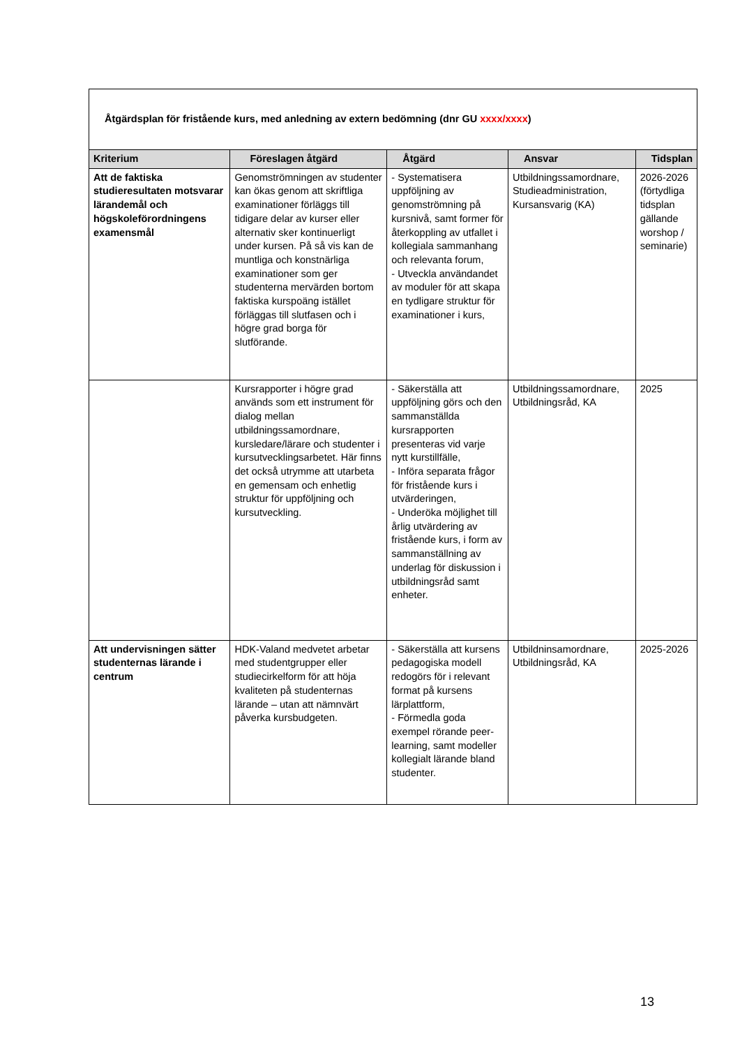| Åtgärdsplan för fristående kurs, med anledning av extern bedömning (dnr GU xxxx/xxxx ) | | | | |
| Kriterium | Föreslagen åtgärd | Åtgärd | Ansvar | Tidsplan |
| Att de faktiska studieresultaten motsvarar lärandemål och högskoleförordningens examensmål | Genomströmningen av studenter kan ökas genom att skriftliga examinationer förläggs till tidigare delar av kurser eller alternativ sker kontinuerligt under kursen. På så vis kan de muntliga och konstnärliga examinationer som ger studenterna mervärden bortom faktiska kurspoäng istället förläggas till slutfasen och i högre grad borga för slutförande. | - Systematisera uppföljning av genomströmning på kursnivå, samt former för återkoppling av utfallet i kollegiala sammanhang och relevanta forum, - Utveckla användandet av moduler för att skapa en tydligare struktur för examinationer i kurs, | Utbildningssamordnare, Studieadministration, Kursansvarig (KA) | 2026-2026 (förtydliga tidsplan gällande worshop / seminarie) |
| | Kursrapporter i högre grad används som ett instrument för dialog mellan utbildningssamordnare, kursledare/lärare och studenter i kursutvecklingsarbetet. Här finns det också utrymme att utarbeta en gemensam och enhetlig struktur för uppföljning och kursutveckling. | - Säkerställa att uppföljning görs och den sammanställda kursrapporten presenteras vid varje nytt kurstillfälle, - Införa separata frågor för fristående kurs i utvärderingen, - Underöka möjlighet till årlig utvärdering av fristående kurs, i form av sammanställning av underlag för diskussion i utbildningsråd samt enheter. | Utbildningssamordnare, Utbildningsråd, KA | 2025 |
| Att undervisningen sätter studenternas lärande i centrum | HDK-Valand medvetet arbetar med studentgrupper eller studiecirkelform för att höja kvaliteten på studenternas lärande – utan att nämnvärt påverka kursbudgeten. | - Säkerställa att kursens pedagogiska modell redogörs för i relevant format på kursens lärplattform, - Förmedla goda exempel rörande peer-learning, samt modeller kollegialt lärande bland studenter. | Utbildninsamordnare, Utbildningsråd, KA | 2025-2026 |
13